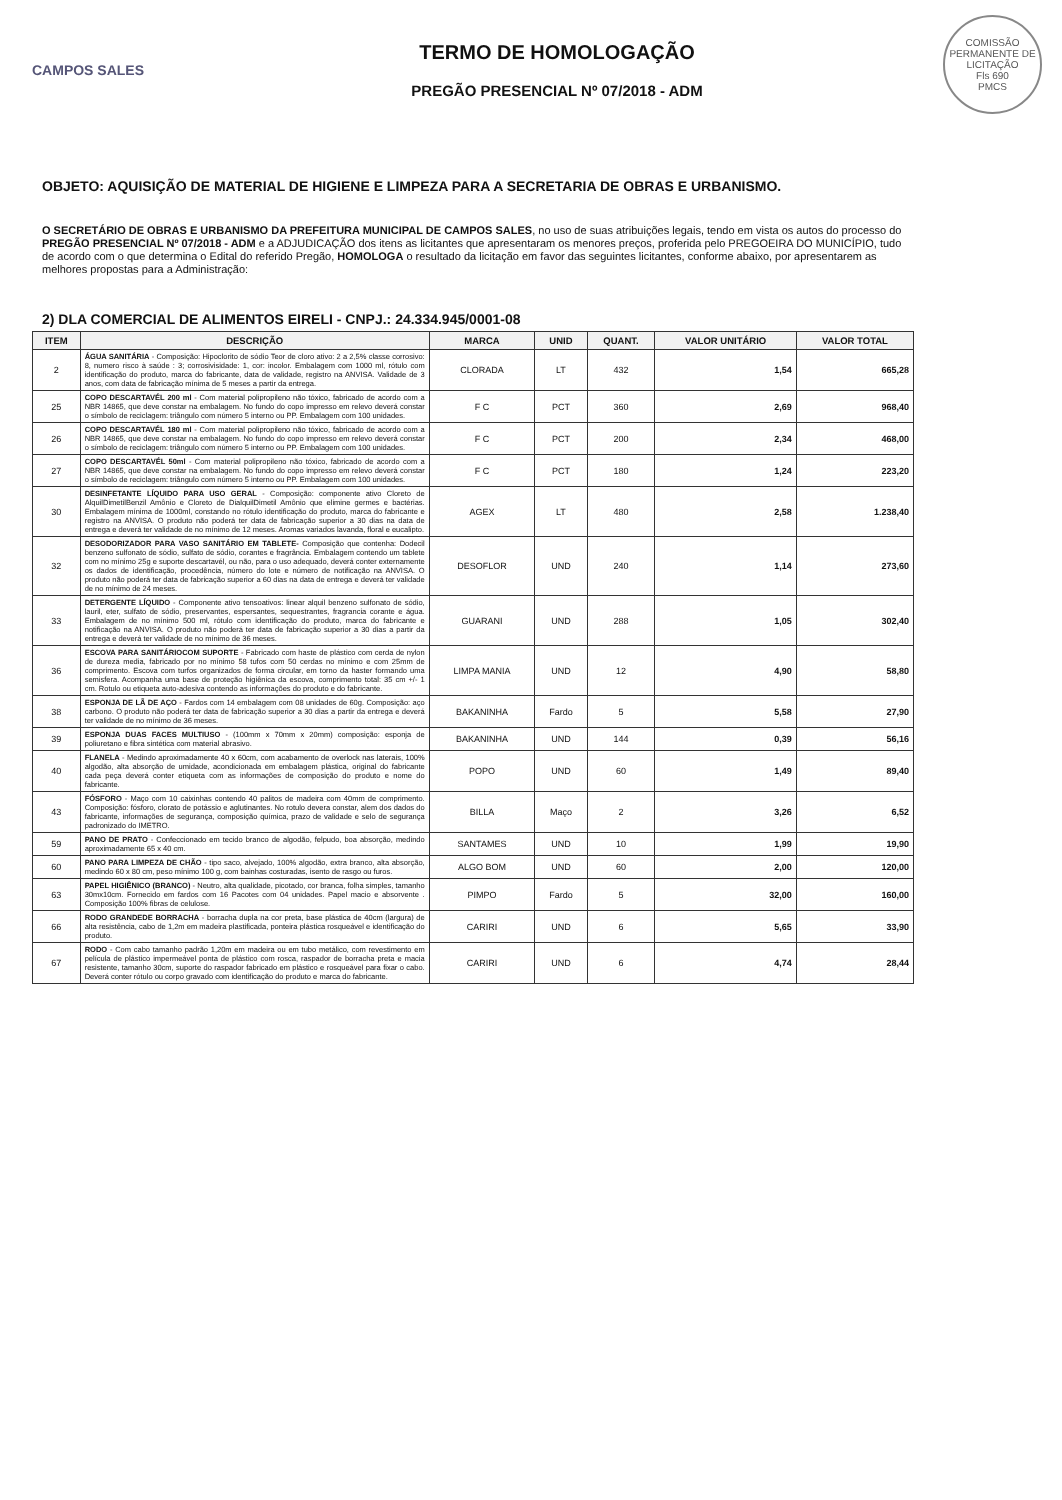COMISSÃO PERMANENTE DE LICITAÇÃO
Fls 690
PMCS
CAMPOS SALES
TERMO DE HOMOLOGAÇÃO
PREGÃO PRESENCIAL Nº 07/2018 - ADM
OBJETO: AQUISIÇÃO DE MATERIAL DE HIGIENE E LIMPEZA PARA A SECRETARIA DE OBRAS E URBANISMO.
O SECRETÁRIO DE OBRAS E URBANISMO DA PREFEITURA MUNICIPAL DE CAMPOS SALES, no uso de suas atribuições legais, tendo em vista os autos do processo do PREGÃO PRESENCIAL Nº 07/2018 - ADM e a ADJUDICAÇÃO dos itens as licitantes que apresentaram os menores preços, proferida pelo PREGOEIRA DO MUNICÍPIO, tudo de acordo com o que determina o Edital do referido Pregão, HOMOLOGA o resultado da licitação em favor das seguintes licitantes, conforme abaixo, por apresentarem as melhores propostas para a Administração:
2) DLA COMERCIAL DE ALIMENTOS EIRELI - CNPJ.: 24.334.945/0001-08
| ITEM | DESCRIÇÃO | MARCA | UNID | QUANT. | VALOR UNITÁRIO | VALOR TOTAL |
| --- | --- | --- | --- | --- | --- | --- |
| 2 | ÁGUA SANITÁRIA - Composição: Hipoclorito de sódio Teor de cloro ativo: 2 a 2,5% classe corrosivo: 8, numero risco à saúde : 3; corrosivisidade: 1, cor: incolor. Embalagem com 1000 ml, rótulo com identificação do produto, marca do fabricante, data de validade, registro na ANVISA. Validade de 3 anos, com data de fabricação mínima de 5 meses a partir da entrega. | CLORADA | LT | 432 | 1,54 | 665,28 |
| 25 | COPO DESCARTAVÉL 200 ml - Com material polipropileno não tóxico, fabricado de acordo com a NBR 14865, que deve constar na embalagem. No fundo do copo impresso em relevo deverá constar o símbolo de reciclagem: triângulo com número 5 interno ou PP. Embalagem com 100 unidades. | F C | PCT | 360 | 2,69 | 968,40 |
| 26 | COPO DESCARTAVÉL 180 ml - Com material polipropileno não tóxico, fabricado de acordo com a NBR 14865, que deve constar na embalagem. No fundo do copo impresso em relevo deverá constar o símbolo de reciclagem: triângulo com número 5 interno ou PP. Embalagem com 100 unidades. | F C | PCT | 200 | 2,34 | 468,00 |
| 27 | COPO DESCARTAVÉL 50ml - Com material polipropileno não tóxico, fabricado de acordo com a NBR 14865, que deve constar na embalagem. No fundo do copo impresso em relevo deverá constar o símbolo de reciclagem: triângulo com número 5 interno ou PP. Embalagem com 100 unidades. | F C | PCT | 180 | 1,24 | 223,20 |
| 30 | DESINFETANTE LÍQUIDO PARA USO GERAL - Composição: componente ativo Cloreto de AlquilDimetilBenzil Amônio e Cloreto de DialquilDimetil Amônio que elimine germes e bactérias. Embalagem mínima de 1000ml, constando no rótulo identificação do produto, marca do fabricante e registro na ANVISA. O produto não poderá ter data de fabricação superior a 30 dias na data de entrega e deverá ter validade de no mínimo de 12 meses. Aromas variados lavanda, floral e eucalipto. | AGEX | LT | 480 | 2,58 | 1.238,40 |
| 32 | DESODORIZADOR PARA VASO SANITÁRIO EM TABLETE- Composição que contenha: Dodecil benzeno sulfonato de sódio, sulfato de sódio, corantes e fragrância. Embalagem contendo um tablete com no mínimo 25g e suporte descartavél, ou não, para o uso adequado, deverá conter externamente os dados de identificação, procedência, número do lote e número de notificação na ANVISA. O produto não poderá ter data de fabricação superior a 60 dias na data de entrega e deverá ter validade de no mínimo de 24 meses. | DESOFLOR | UND | 240 | 1,14 | 273,60 |
| 33 | DETERGENTE LÍQUIDO - Componente ativo tensoativos: linear alquil benzeno sulfonato de sódio, lauril, eter, sulfato de sódio, preservantes, espersantes, sequestrantes, fragrancia corante e água. Embalagem de no mínimo 500 ml, rótulo com identificação do produto, marca do fabricante e notificação na ANVISA. O produto não poderá ter data de fabricação superior a 30 dias a partir da entrega e deverá ter validade de no mínimo de 36 meses. | GUARANI | UND | 288 | 1,05 | 302,40 |
| 36 | ESCOVA PARA SANITÁRIOCOM SUPORTE - Fabricado com haste de plástico com cerda de nylon de dureza media, fabricado por no mínimo 58 tufos com 50 cerdas no mínimo e com 25mm de comprimento. Escova com turfos organizados de forma circular, em torno da haster formando uma semisfera. Acompanha uma base de proteção higiênica da escova, comprimento total: 35 cm +/- 1 cm. Rotulo ou etiqueta auto-adesiva contendo as informações do produto e do fabricante. | LIMPA MANIA | UND | 12 | 4,90 | 58,80 |
| 38 | ESPONJA DE LÃ DE AÇO - Fardos com 14 embalagem com 08 unidades de 60g. Composição: aço carbono. O produto não poderá ter data de fabricação superior a 30 dias a partir da entrega e deverá ter validade de no mínimo de 36 meses. | BAKANINHA | Fardo | 5 | 5,58 | 27,90 |
| 39 | ESPONJA DUAS FACES MULTIUSO - (100mm x 70mm x 20mm) composição: esponja de poliuretano e fibra sintética com material abrasivo. | BAKANINHA | UND | 144 | 0,39 | 56,16 |
| 40 | FLANELA - Medindo aproximadamente 40 x 60cm, com acabamento de overlock nas laterais, 100% algodão, alta absorção de umidade, acondicionada em embalagem plástica, original do fabricante cada peça deverá conter etiqueta com as informações de composição do produto e nome do fabricante. | POPO | UND | 60 | 1,49 | 89,40 |
| 43 | FÓSFORO - Maço com 10 caixinhas contendo 40 palitos de madeira com 40mm de comprimento. Composição: fósforo, clorato de potássio e aglutinantes. No rotulo devera constar, alem dos dados do fabricante, informações de segurança, composição química, prazo de validade e selo de segurança padronizado do IMETRO. | BILLA | Maço | 2 | 3,26 | 6,52 |
| 59 | PANO DE PRATO - Confeccionado em tecido branco de algodão, felpudo, boa absorção, medindo aproximadamente 65 x 40 cm. | SANTAMES | UND | 10 | 1,99 | 19,90 |
| 60 | PANO PARA LIMPEZA DE CHÃO - tipo saco, alvejado, 100% algodão, extra branco, alta absorção, medindo 60 x 80 cm, peso mínimo 100 g, com bainhas costuradas, isento de rasgo ou furos. | ALGO BOM | UND | 60 | 2,00 | 120,00 |
| 63 | PAPEL HIGIÊNICO (BRANCO) - Neutro, alta qualidade, picotado, cor branca, folha simples, tamanho 30mx10cm. Fornecido em fardos com 16 Pacotes com 04 unidades. Papel macio e absorvente . Composição 100% fibras de celulose. | PIMPO | Fardo | 5 | 32,00 | 160,00 |
| 66 | RODO GRANDEDE BORRACHA - borracha dupla na cor preta, base plástica de 40cm (largura) de alta resistência, cabo de 1,2m em madeira plastificada, ponteira plástica rosqueável e identificação do produto. | CARIRI | UND | 6 | 5,65 | 33,90 |
| 67 | RODO - Com cabo tamanho padrão 1,20m em madeira ou em tubo metálico, com revestimento em película de plástico impermeável ponta de plástico com rosca, raspador de borracha preta e macia resistente, tamanho 30cm, suporte do raspador fabricado em plástico e rosqueável para fixar o cabo. Deverá conter rótulo ou corpo gravado com identificação do produto e marca do fabricante. | CARIRI | UND | 6 | 4,74 | 28,44 |